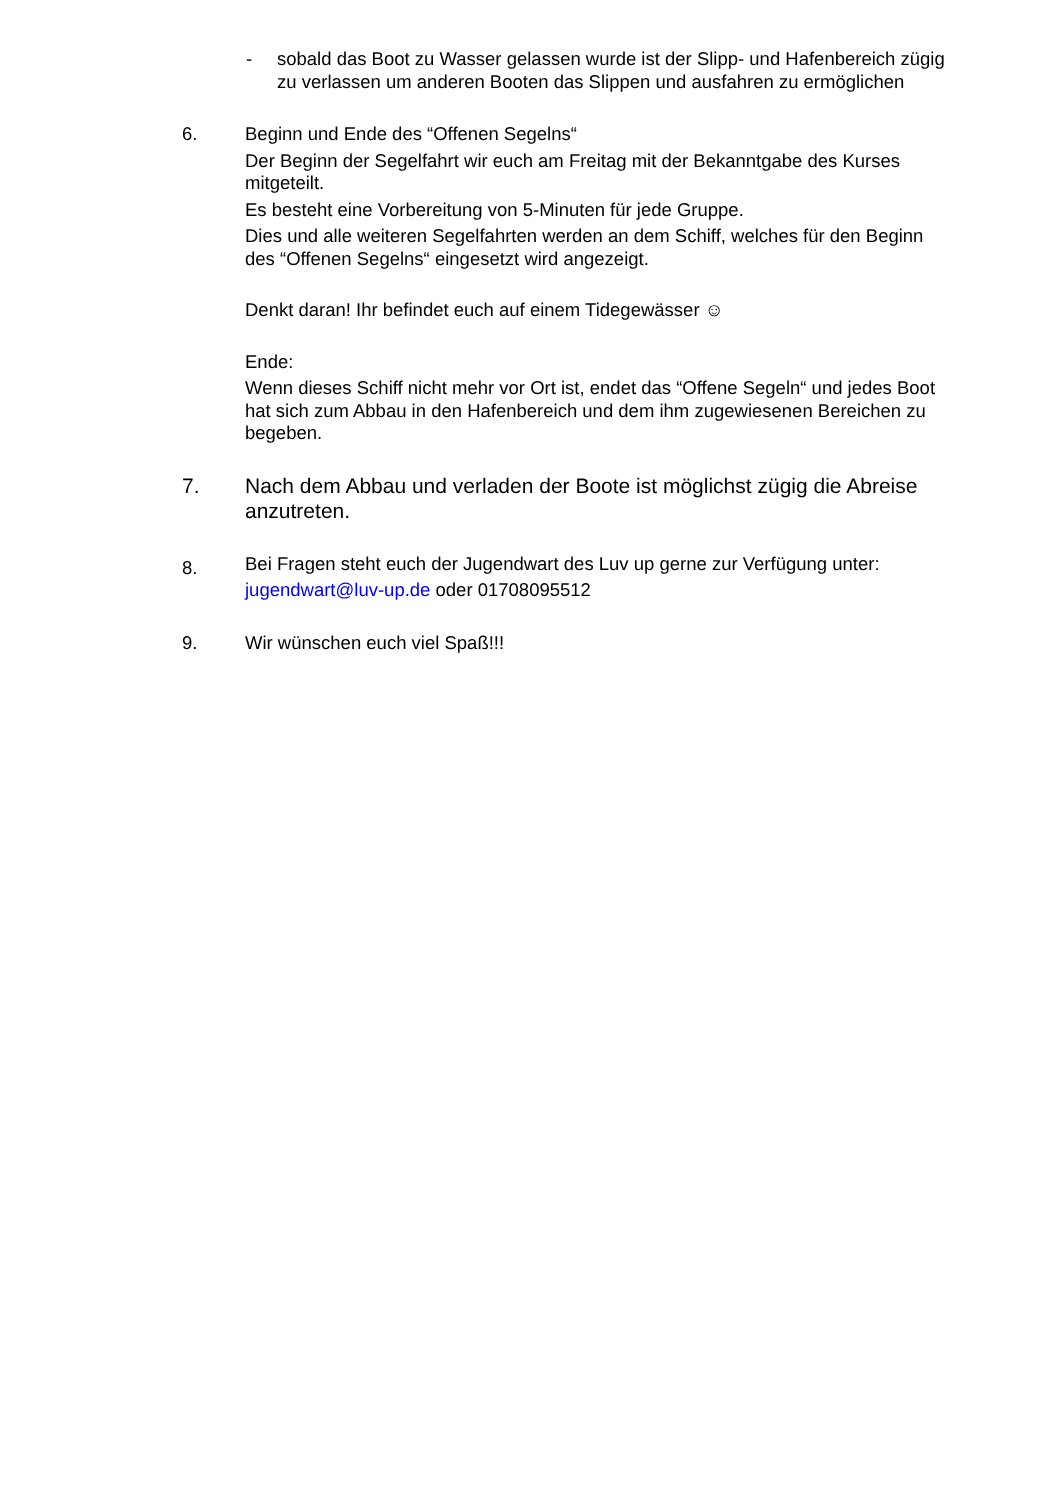- sobald das Boot zu Wasser gelassen wurde ist der Slipp- und Hafenbereich zügig zu verlassen um anderen Booten das Slippen und ausfahren zu ermöglichen
6. Beginn und Ende des “Offenen Segelns“
Der Beginn der Segelfahrt wir euch am Freitag mit der Bekanntgabe des Kurses mitgeteilt.
Es besteht eine Vorbereitung von 5-Minuten für jede Gruppe.
Dies und alle weiteren Segelfahrten werden an dem Schiff, welches für den Beginn des “Offenen Segelns“ eingesetzt wird angezeigt.
Denkt daran! Ihr befindet euch auf einem Tidegewässer ☺
Ende:
Wenn dieses Schiff nicht mehr vor Ort ist, endet das “Offene Segeln“ und jedes Boot hat sich zum Abbau in den Hafenbereich und dem ihm zugewiesenen Bereichen zu begeben.
7. Nach dem Abbau und verladen der Boote ist möglichst zügig die Abreise anzutreten.
8.
Bei Fragen steht euch der Jugendwart des Luv up gerne zur Verfügung unter:
jugendwart@luv-up.de oder 01708095512
9. Wir wünschen euch viel Spaß!!!